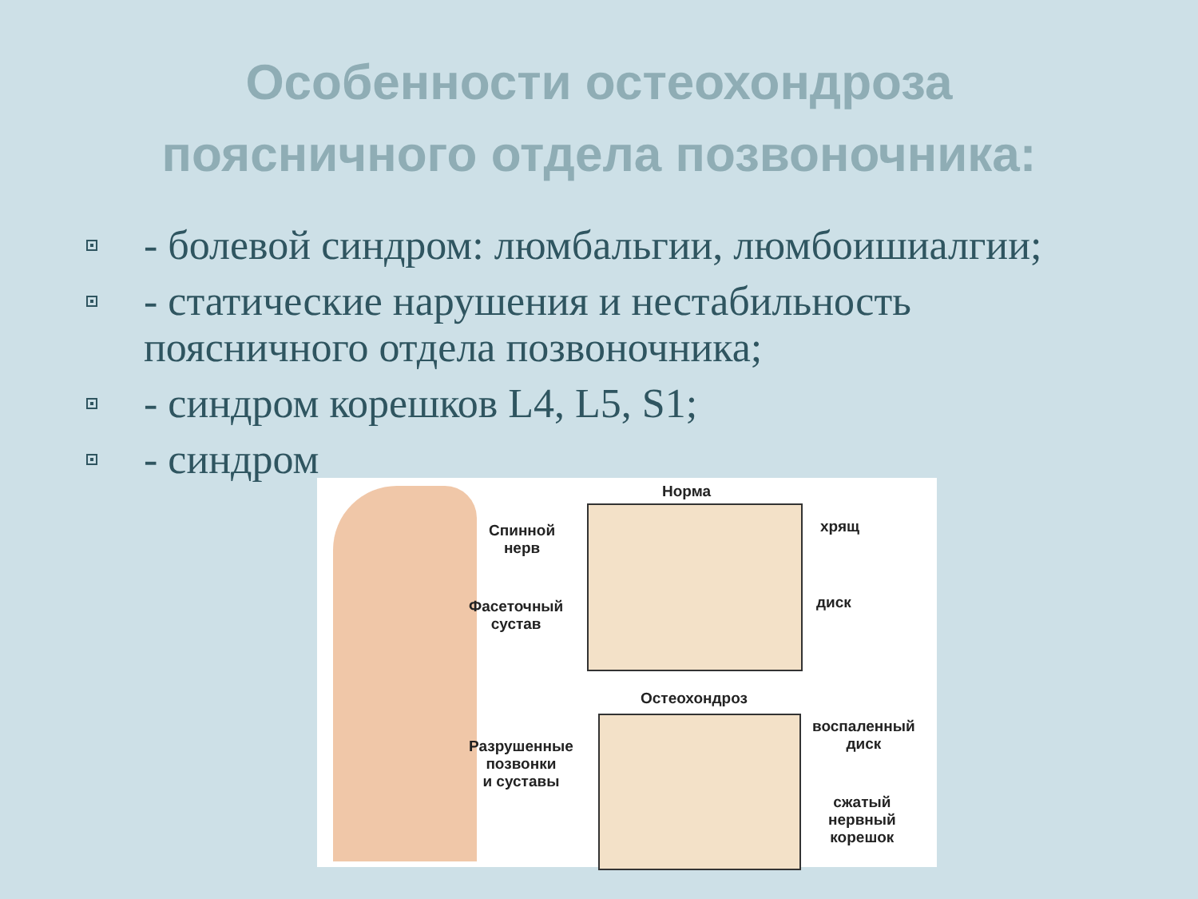Особенности остеохондроза
поясничного отдела позвоночника:
- болевой синдром: люмбальгии, люмбоишиалгии;
- статические нарушения и нестабильность поясничного отдела позвоночника;
- синдром корешков L4, L5, S1;
- синдром
Норма
Спинной
нерв
хрящ
диск Фасеточный
сустав
Остеохондроз
воспаленный
диск Разрушенные
позвонки
и суставы
сжатый
нервный
корешок